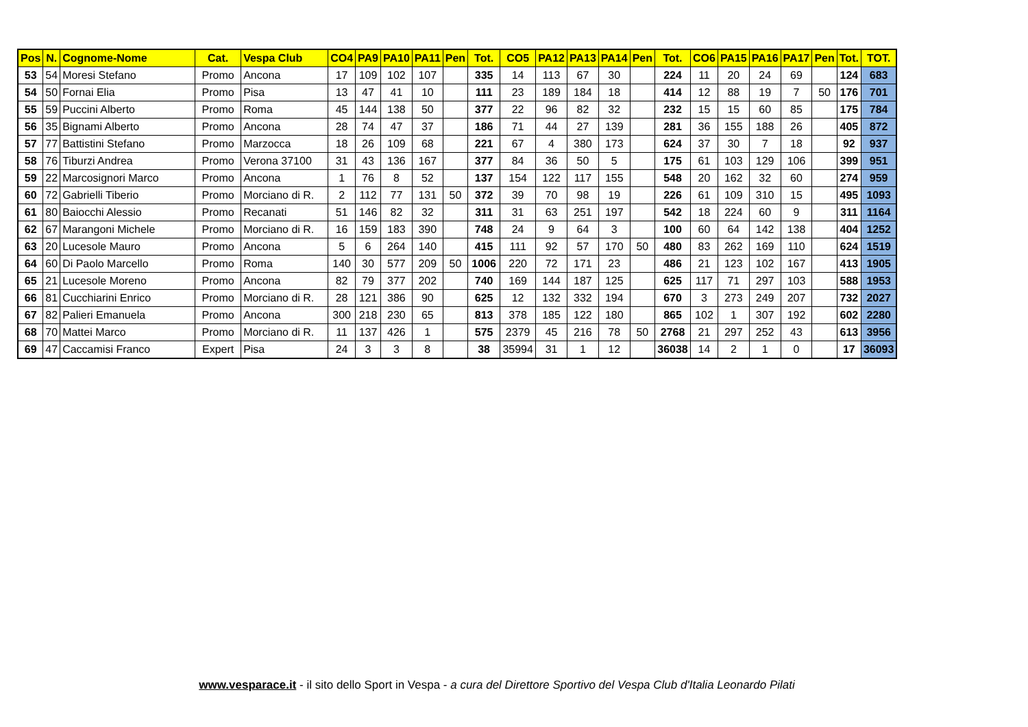| Pos | N. | Cognome-Nome | Cat. | Vespa Club | CO4 | PA9 | PA10 | PA11 | Pen | Tot. | CO5 | PA12 | PA13 | PA14 | Pen | Tot. | CO6 | PA15 | PA16 | PA17 | Pen | Tot. | TOT. |
| --- | --- | --- | --- | --- | --- | --- | --- | --- | --- | --- | --- | --- | --- | --- | --- | --- | --- | --- | --- | --- | --- | --- | --- |
| 53 | 54 | Moresi Stefano | Promo | Ancona | 17 | 109 | 102 | 107 | | 335 | 14 | 113 | 67 | 30 | | 224 | 11 | 20 | 24 | 69 | | 124 | 683 |
| 54 | 50 | Fornai Elia | Promo | Pisa | 13 | 47 | 41 | 10 | | 111 | 23 | 189 | 184 | 18 | | 414 | 12 | 88 | 19 | 7 | 50 | 176 | 701 |
| 55 | 59 | Puccini Alberto | Promo | Roma | 45 | 144 | 138 | 50 | | 377 | 22 | 96 | 82 | 32 | | 232 | 15 | 15 | 60 | 85 | | 175 | 784 |
| 56 | 35 | Bignami Alberto | Promo | Ancona | 28 | 74 | 47 | 37 | | 186 | 71 | 44 | 27 | 139 | | 281 | 36 | 155 | 188 | 26 | | 405 | 872 |
| 57 | 77 | Battistini Stefano | Promo | Marzocca | 18 | 26 | 109 | 68 | | 221 | 67 | 4 | 380 | 173 | | 624 | 37 | 30 | 7 | 18 | | 92 | 937 |
| 58 | 76 | Tiburzi Andrea | Promo | Verona 37100 | 31 | 43 | 136 | 167 | | 377 | 84 | 36 | 50 | 5 | | 175 | 61 | 103 | 129 | 106 | | 399 | 951 |
| 59 | 22 | Marcosignori Marco | Promo | Ancona | 1 | 76 | 8 | 52 | | 137 | 154 | 122 | 117 | 155 | | 548 | 20 | 162 | 32 | 60 | | 274 | 959 |
| 60 | 72 | Gabrielli Tiberio | Promo | Morciano di R. | 2 | 112 | 77 | 131 | 50 | 372 | 39 | 70 | 98 | 19 | | 226 | 61 | 109 | 310 | 15 | | 495 | 1093 |
| 61 | 80 | Baiocchi Alessio | Promo | Recanati | 51 | 146 | 82 | 32 | | 311 | 31 | 63 | 251 | 197 | | 542 | 18 | 224 | 60 | 9 | | 311 | 1164 |
| 62 | 67 | Marangoni Michele | Promo | Morciano di R. | 16 | 159 | 183 | 390 | | 748 | 24 | 9 | 64 | 3 | | 100 | 60 | 64 | 142 | 138 | | 404 | 1252 |
| 63 | 20 | Lucesole Mauro | Promo | Ancona | 5 | 6 | 264 | 140 | | 415 | 111 | 92 | 57 | 170 | 50 | 480 | 83 | 262 | 169 | 110 | | 624 | 1519 |
| 64 | 60 | Di Paolo Marcello | Promo | Roma | 140 | 30 | 577 | 209 | 50 | 1006 | 220 | 72 | 171 | 23 | | 486 | 21 | 123 | 102 | 167 | | 413 | 1905 |
| 65 | 21 | Lucesole Moreno | Promo | Ancona | 82 | 79 | 377 | 202 | | 740 | 169 | 144 | 187 | 125 | | 625 | 117 | 71 | 297 | 103 | | 588 | 1953 |
| 66 | 81 | Cucchiarini Enrico | Promo | Morciano di R. | 28 | 121 | 386 | 90 | | 625 | 12 | 132 | 332 | 194 | | 670 | 3 | 273 | 249 | 207 | | 732 | 2027 |
| 67 | 82 | Palieri Emanuela | Promo | Ancona | 300 | 218 | 230 | 65 | | 813 | 378 | 185 | 122 | 180 | | 865 | 102 | 1 | 307 | 192 | | 602 | 2280 |
| 68 | 70 | Mattei Marco | Promo | Morciano di R. | 11 | 137 | 426 | 1 | | 575 | 2379 | 45 | 216 | 78 | 50 | 2768 | 21 | 297 | 252 | 43 | | 613 | 3956 |
| 69 | 47 | Caccamisi Franco | Expert | Pisa | 24 | 3 | 3 | 8 | | 38 | 35994 | 31 | 1 | 12 | | 36038 | 14 | 2 | 1 | 0 | | 17 | 36093 |
www.vesparace.it - il sito dello Sport in Vespa - a cura del Direttore Sportivo del Vespa Club d'Italia Leonardo Pilati